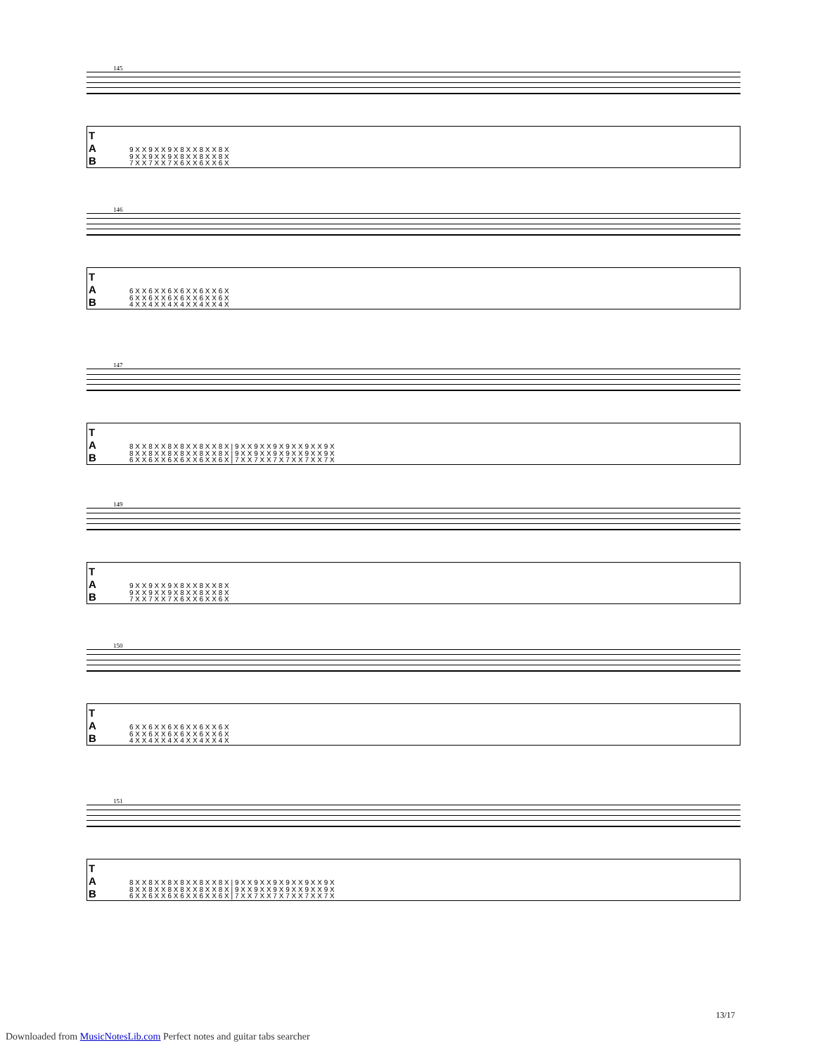145
T
A
B
9 X X 9 X X 9 X 8 X X 8 X X 8 X
9 X X 9 X X 9 X 8 X X 8 X X 8 X
7 X X 7 X X 7 X 6 X X 6 X X 6 X
146
T
A
B
6 X X 6 X X 6 X 6 X X 6 X X 6 X
6 X X 6 X X 6 X 6 X X 6 X X 6 X
4 X X 4 X X 4 X 4 X X 4 X X 4 X
147
T
A
B
8 X X 8 X X 8 X 8 X X 8 X X 8 X | 9 X X 9 X X 9 X 9 X X 9 X X 9 X
8 X X 8 X X 8 X 8 X X 8 X X 8 X | 9 X X 9 X X 9 X 9 X X 9 X X 9 X
6 X X 6 X X 6 X 6 X X 6 X X 6 X | 7 X X 7 X X 7 X 7 X X 7 X X 7 X
149
T
A
B
9 X X 9 X X 9 X 8 X X 8 X X 8 X
9 X X 9 X X 9 X 8 X X 8 X X 8 X
7 X X 7 X X 7 X 6 X X 6 X X 6 X
150
T
A
B
6 X X 6 X X 6 X 6 X X 6 X X 6 X
6 X X 6 X X 6 X 6 X X 6 X X 6 X
4 X X 4 X X 4 X 4 X X 4 X X 4 X
151
T
A
B
8 X X 8 X X 8 X 8 X X 8 X X 8 X | 9 X X 9 X X 9 X 9 X X 9 X X 9 X
8 X X 8 X X 8 X 8 X X 8 X X 8 X | 9 X X 9 X X 9 X 9 X X 9 X X 9 X
6 X X 6 X X 6 X 6 X X 6 X X 6 X | 7 X X 7 X X 7 X 7 X X 7 X X 7 X
13/17
Downloaded from MusicNotesLib.com Perfect notes and guitar tabs searcher